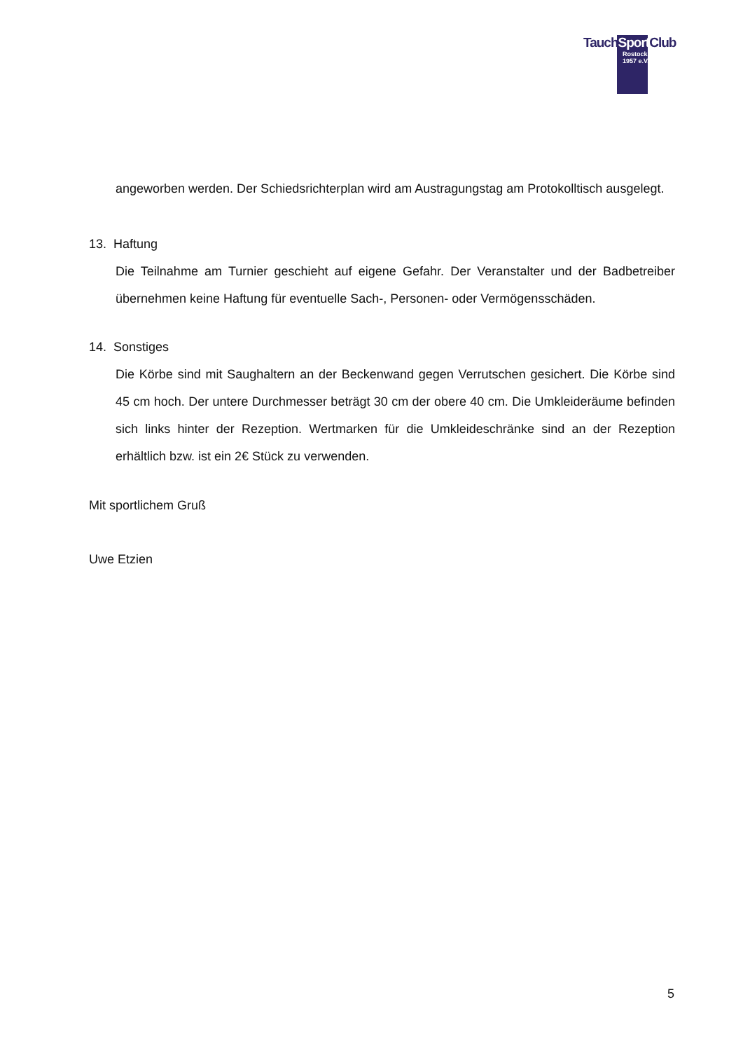TauchSport Club
Rostock
1957 e.V.
angeworben werden. Der Schiedsrichterplan wird am Austragungstag am Protokolltisch ausgelegt.
13. Haftung
Die Teilnahme am Turnier geschieht auf eigene Gefahr. Der Veranstalter und der Badbetreiber übernehmen keine Haftung für eventuelle Sach-, Personen- oder Vermögensschäden.
14. Sonstiges
Die Körbe sind mit Saughaltern an der Beckenwand gegen Verrutschen gesichert. Die Körbe sind 45 cm hoch. Der untere Durchmesser beträgt 30 cm der obere 40 cm. Die Umkleideräume befinden sich links hinter der Rezeption. Wertmarken für die Umkleideschränke sind an der Rezeption erhältlich bzw. ist ein 2€ Stück zu verwenden.
Mit sportlichem Gruß
Uwe Etzien
5